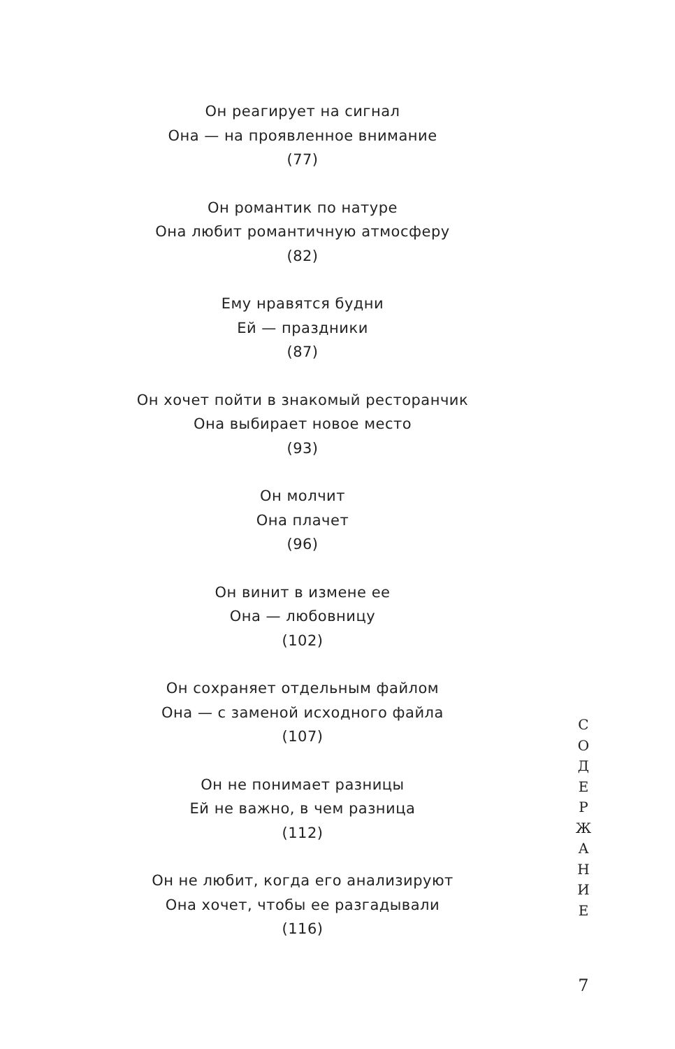Он реагирует на сигнал
Она — на проявленное внимание
(77)
Он романтик по натуре
Она любит романтичную атмосферу
(82)
Ему нравятся будни
Ей — праздники
(87)
Он хочет пойти в знакомый ресторанчик
Она выбирает новое место
(93)
Он молчит
Она плачет
(96)
Он винит в измене ее
Она — любовницу
(102)
Он сохраняет отдельным файлом
Она — с заменой исходного файла
(107)
Он не понимает разницы
Ей не важно, в чем разница
(112)
Он не любит, когда его анализируют
Она хочет, чтобы ее разгадывали
(116)
С
О
Д
Е
Р
Ж
А
Н
И
Е
7